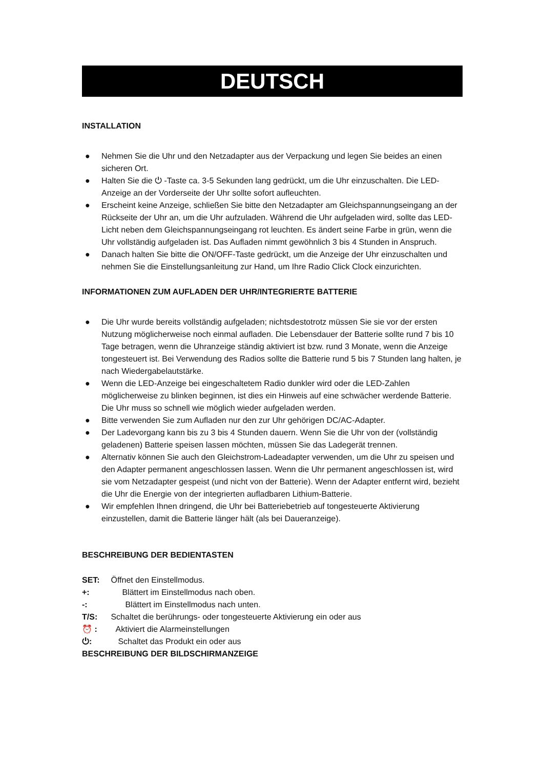DEUTSCH
INSTALLATION
● Nehmen Sie die Uhr und den Netzadapter aus der Verpackung und legen Sie beides an einen sicheren Ort.
● Halten Sie die ⏻ -Taste ca. 3-5 Sekunden lang gedrückt, um die Uhr einzuschalten. Die LED-Anzeige an der Vorderseite der Uhr sollte sofort aufleuchten.
● Erscheint keine Anzeige, schließen Sie bitte den Netzadapter am Gleichspannungseingang an der Rückseite der Uhr an, um die Uhr aufzuladen. Während die Uhr aufgeladen wird, sollte das LED-Licht neben dem Gleichspannungseingang rot leuchten. Es ändert seine Farbe in grün, wenn die Uhr vollständig aufgeladen ist. Das Aufladen nimmt gewöhnlich 3 bis 4 Stunden in Anspruch.
● Danach halten Sie bitte die ON/OFF-Taste gedrückt, um die Anzeige der Uhr einzuschalten und nehmen Sie die Einstellungsanleitung zur Hand, um Ihre Radio Click Clock einzurichten.
INFORMATIONEN ZUM AUFLADEN DER UHR/INTEGRIERTE BATTERIE
● Die Uhr wurde bereits vollständig aufgeladen; nichtsdestotrotz müssen Sie sie vor der ersten Nutzung möglicherweise noch einmal aufladen. Die Lebensdauer der Batterie sollte rund 7 bis 10 Tage betragen, wenn die Uhranzeige ständig aktiviert ist bzw. rund 3 Monate, wenn die Anzeige tongesteuert ist. Bei Verwendung des Radios sollte die Batterie rund 5 bis 7 Stunden lang halten, je nach Wiedergabelautstärke.
● Wenn die LED-Anzeige bei eingeschaltetem Radio dunkler wird oder die LED-Zahlen möglicherweise zu blinken beginnen, ist dies ein Hinweis auf eine schwächer werdende Batterie. Die Uhr muss so schnell wie möglich wieder aufgeladen werden.
● Bitte verwenden Sie zum Aufladen nur den zur Uhr gehörigen DC/AC-Adapter.
● Der Ladevorgang kann bis zu 3 bis 4 Stunden dauern. Wenn Sie die Uhr von der (vollständig geladenen) Batterie speisen lassen möchten, müssen Sie das Ladegerät trennen.
● Alternativ können Sie auch den Gleichstrom-Ladeadapter verwenden, um die Uhr zu speisen und den Adapter permanent angeschlossen lassen. Wenn die Uhr permanent angeschlossen ist, wird sie vom Netzadapter gespeist (und nicht von der Batterie). Wenn der Adapter entfernt wird, bezieht die Uhr die Energie von der integrierten aufladbaren Lithium-Batterie.
● Wir empfehlen Ihnen dringend, die Uhr bei Batteriebetrieb auf tongesteuerte Aktivierung einzustellen, damit die Batterie länger hält (als bei Daueranzeige).
BESCHREIBUNG DER BEDIENTASTEN
SET: Öffnet den Einstellmodus.
+: Blättert im Einstellmodus nach oben.
-: Blättert im Einstellmodus nach unten.
T/S: Schaltet die berührungs- oder tongesteuerte Aktivierung ein oder aus
⏰ : Aktiviert die Alarmeinstellungen
⏻: Schaltet das Produkt ein oder aus
BESCHREIBUNG DER BILDSCHIRMANZEIGE